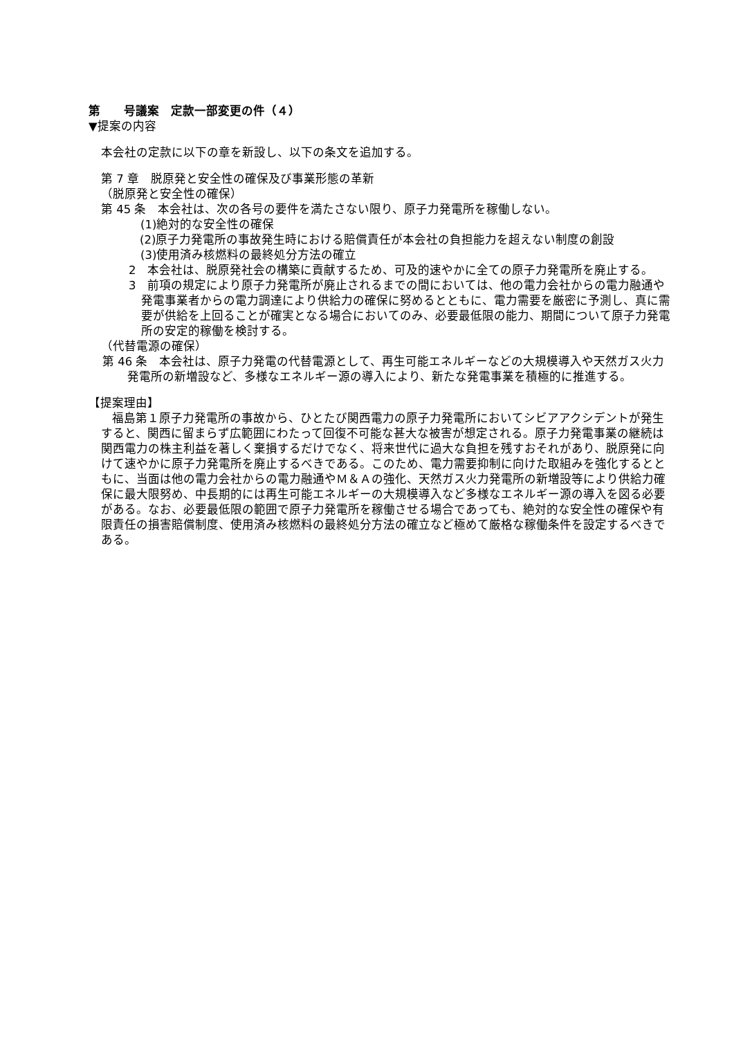第　　号議案　定款一部変更の件（４）
▼提案の内容
本会社の定款に以下の章を新設し、以下の条文を追加する。
第 7 章　脱原発と安全性の確保及び事業形態の革新
（脱原発と安全性の確保）
第 45 条　本会社は、次の各号の要件を満たさない限り、原子力発電所を稼働しない。
(1)絶対的な安全性の確保
(2)原子力発電所の事故発生時における賠償責任が本会社の負担能力を超えない制度の創設
(3)使用済み核燃料の最終処分方法の確立
2　本会社は、脱原発社会の構築に貢献するため、可及的速やかに全ての原子力発電所を廃止する。
3　前項の規定により原子力発電所が廃止されるまでの間においては、他の電力会社からの電力融通や発電事業者からの電力調達により供給力の確保に努めるとともに、電力需要を厳密に予測し、真に需要が供給を上回ることが確実となる場合においてのみ、必要最低限の能力、期間について原子力発電所の安定的稼働を検討する。
（代替電源の確保）
第 46 条　本会社は、原子力発電の代替電源として、再生可能エネルギーなどの大規模導入や天然ガス火力発電所の新増設など、多様なエネルギー源の導入により、新たな発電事業を積極的に推進する。
【提案理由】
福島第１原子力発電所の事故から、ひとたび関西電力の原子力発電所においてシビアアクシデントが発生すると、関西に留まらず広範囲にわたって回復不可能な甚大な被害が想定される。原子力発電事業の継続は関西電力の株主利益を著しく棄損するだけでなく、将来世代に過大な負担を残すおそれがあり、脱原発に向けて速やかに原子力発電所を廃止するべきである。このため、電力需要抑制に向けた取組みを強化するとともに、当面は他の電力会社からの電力融通やＭ＆Ａの強化、天然ガス火力発電所の新増設等により供給力確保に最大限努め、中長期的には再生可能エネルギーの大規模導入など多様なエネルギー源の導入を図る必要がある。なお、必要最低限の範囲で原子力発電所を稼働させる場合であっても、絶対的な安全性の確保や有限責任の損害賠償制度、使用済み核燃料の最終処分方法の確立など極めて厳格な稼働条件を設定するべきである。